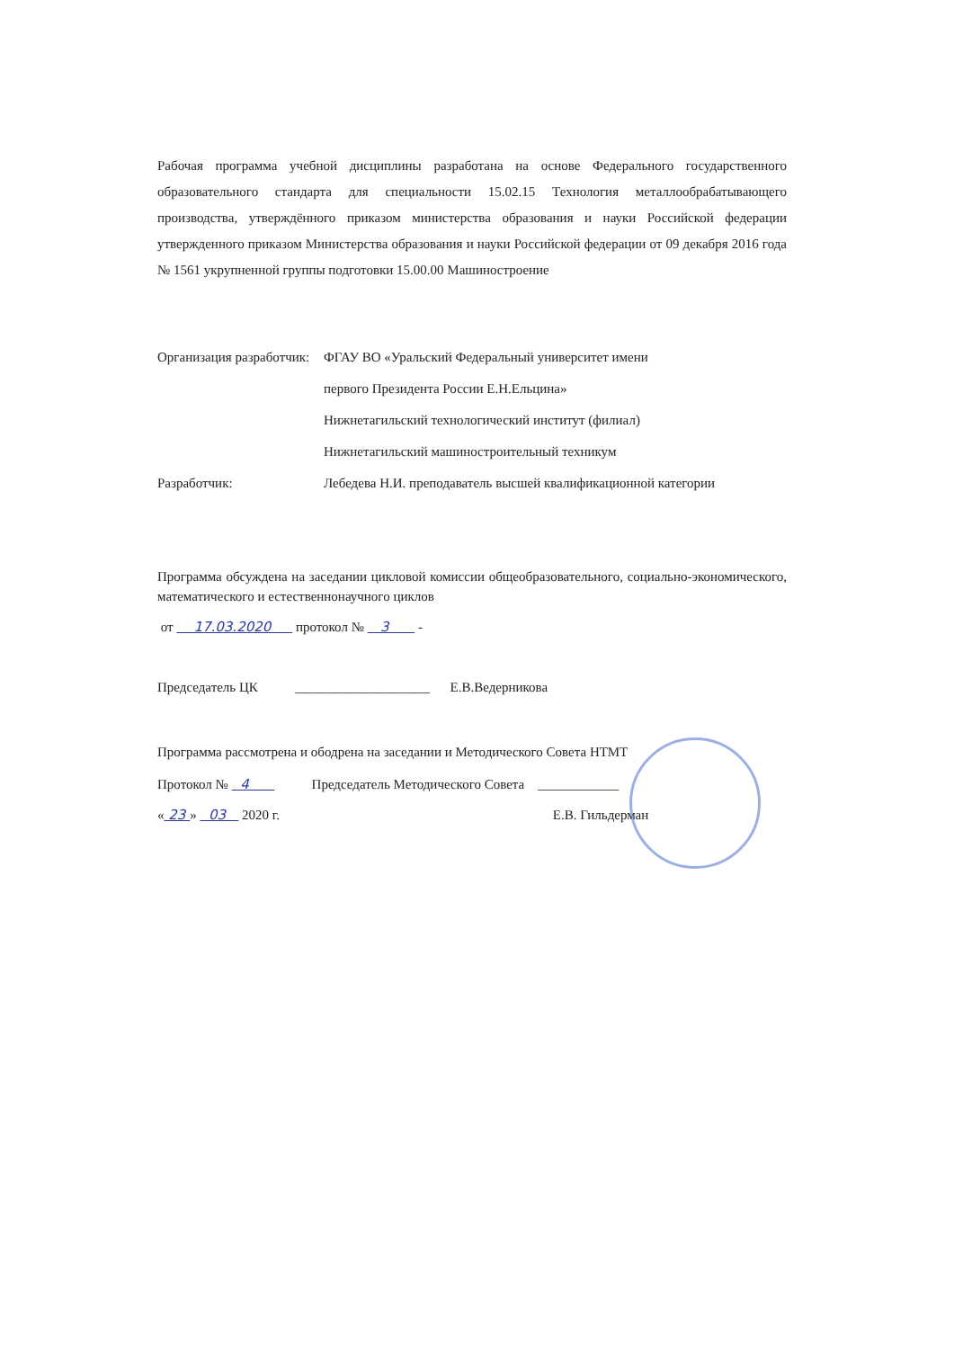Рабочая программа учебной дисциплины разработана на основе Федерального государственного образовательного стандарта для специальности 15.02.15 Технология металлообрабатывающего производства, утверждённого приказом министерства образования и науки Российской федерации утвержденного приказом Министерства образования и науки Российской федерации от 09 декабря 2016 года № 1561 укрупненной группы подготовки 15.00.00 Машиностроение
Организация разработчик: ФГАУ ВО «Уральский Федеральный университет имени
первого Президента России Е.Н.Ельцина»
Нижнетагильский технологический институт (филиал)
Нижнетагильский машиностроительный техникум
Разработчик: Лебедева Н.И. преподаватель высшей квалификационной категории
Программа обсуждена на заседании цикловой комиссии общеобразовательного, социально-экономического, математического и естественнонаучного циклов
от 17.03.2020 протокол № 3 -
Председатель ЦК ____________________ Е.В.Ведерникова
Программа рассмотрена и ободрена на заседании и Методического Совета НТМТ
Протокол № 4 Председатель Методического Совета ____________
« 23 » 03 2020 г. Е.В. Гильдерман